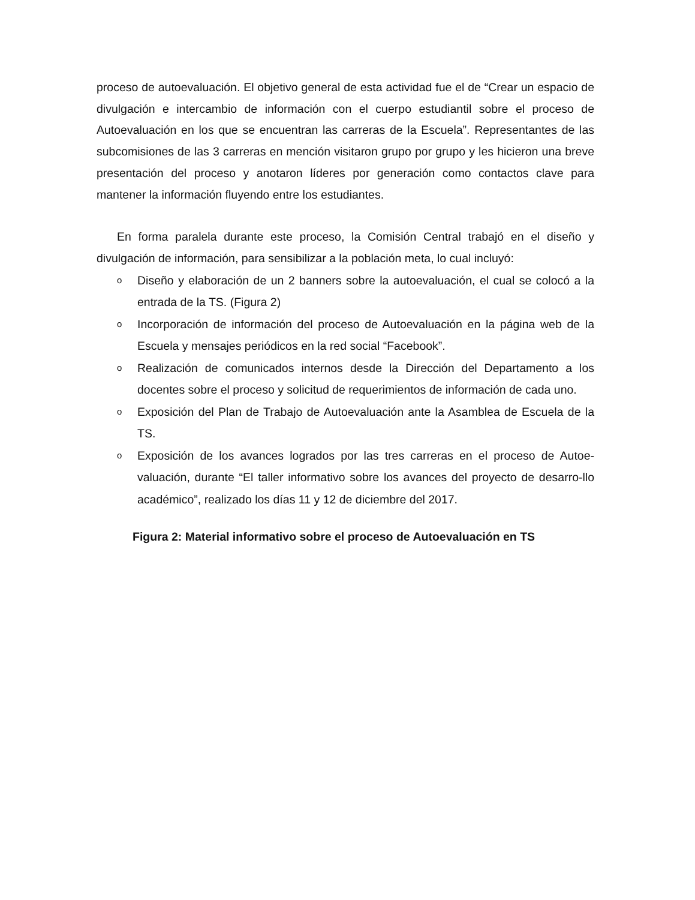proceso de autoevaluación. El objetivo general de esta actividad fue el de “Crear un espacio de divulgación e intercambio de información con el cuerpo estudiantil sobre el proceso de Autoevaluación en los que se encuentran las carreras de la Escuela”. Representantes de las subcomisiones de las 3 carreras en mención visitaron grupo por grupo y les hicieron una breve presentación del proceso y anotaron líderes por generación como contactos clave para mantener la información fluyendo entre los estudiantes.
En forma paralela durante este proceso, la Comisión Central trabajó en el diseño y divulgación de información, para sensibilizar a la población meta, lo cual incluyó:
o Diseño y elaboración de un 2 banners sobre la autoevaluación, el cual se colocó a la entrada de la TS. (Figura 2)
o Incorporación de información del proceso de Autoevaluación en la página web de la Escuela y mensajes periódicos en la red social “Facebook”.
o Realización de comunicados internos desde la Dirección del Departamento a los docentes sobre el proceso y solicitud de requerimientos de información de cada uno.
o Exposición del Plan de Trabajo de Autoevaluación ante la Asamblea de Escuela de la TS.
o Exposición de los avances logrados por las tres carreras en el proceso de Autoe-valuación, durante “El taller informativo sobre los avances del proyecto de desarro-llo académico”, realizado los días 11 y 12 de diciembre del 2017.
Figura 2: Material informativo sobre el proceso de Autoevaluación en TS